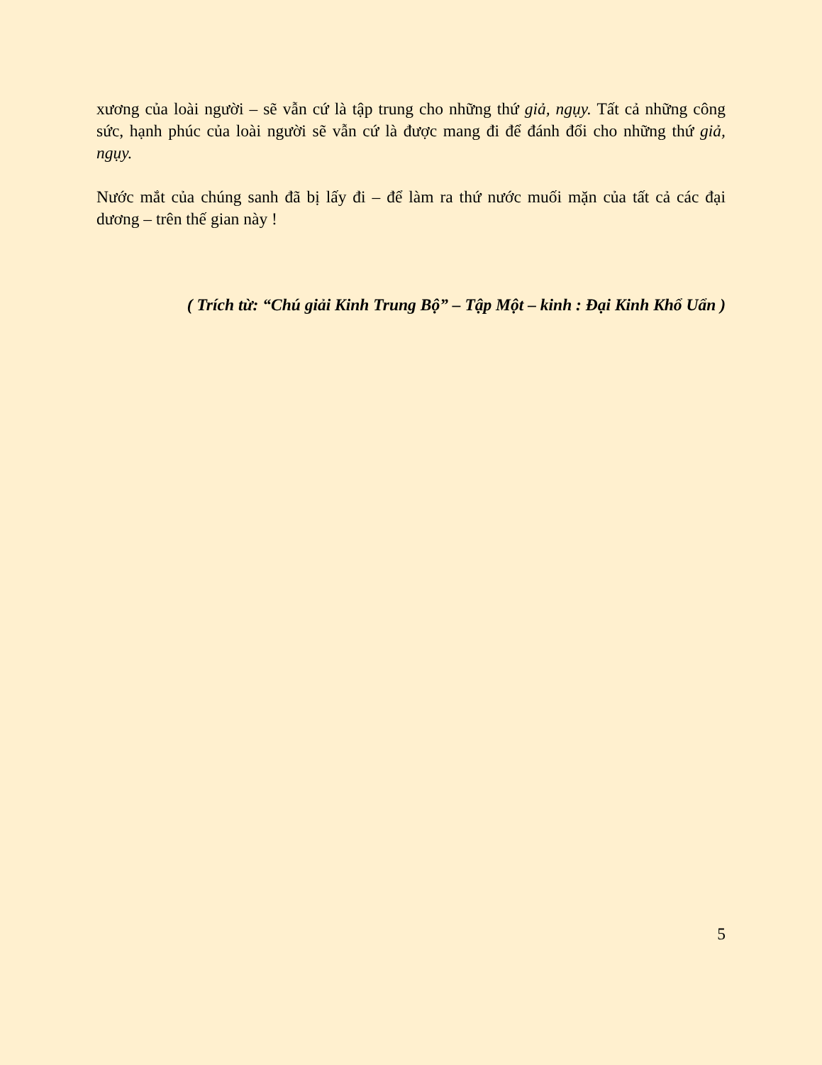xương của loài người – sẽ vẫn cứ là tập trung cho những thứ giả, ngụy. Tất cả những công sức, hạnh phúc của loài người sẽ vẫn cứ là được mang đi để đánh đổi cho những thứ giả, ngụy.
Nước mắt của chúng sanh đã bị lấy đi – để làm ra thứ nước muối mặn của tất cả các đại dương – trên thế gian này !
( Trích từ: “Chú giải Kinh Trung Bộ” – Tập Một – kinh : Đại Kinh Khổ Uẩn )
5